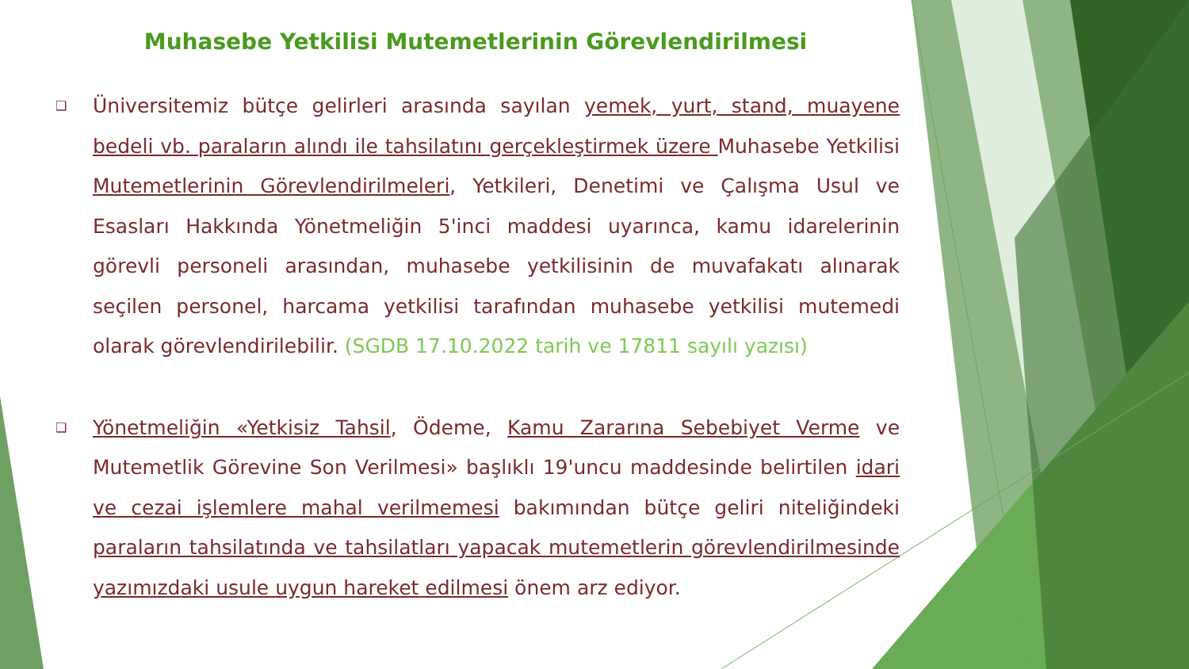Muhasebe Yetkilisi Mutemetlerinin Görevlendirilmesi
❑
Üniversitemiz bütçe gelirleri arasında sayılan yemek, yurt, stand, muayene bedeli vb. paraların alındı ile tahsilatını gerçekleştirmek üzere Muhasebe Yetkilisi Mutemetlerinin Görevlendirilmeleri, Yetkileri, Denetimi ve Çalışma Usul ve Esasları Hakkında Yönetmeliğin 5'inci maddesi uyarınca, kamu idarelerinin görevli personeli arasından, muhasebe yetkilisinin de muvafakatı alınarak seçilen personel, harcama yetkilisi tarafından muhasebe yetkilisi mutemedi olarak görevlendirilebilir. (SGDB 17.10.2022 tarih ve 17811 sayılı yazısı)
❑
Yönetmeliğin «Yetkisiz Tahsil, Ödeme, Kamu Zararına Sebebiyet Verme ve Mutemetlik Görevine Son Verilmesi» başlıklı 19'uncu maddesinde belirtilen idari ve cezai işlemlere mahal verilmemesi bakımından bütçe geliri niteliğindeki paraların tahsilatında ve tahsilatları yapacak mutemetlerin görevlendirilmesinde yazımızdaki usule uygun hareket edilmesi önem arz ediyor.